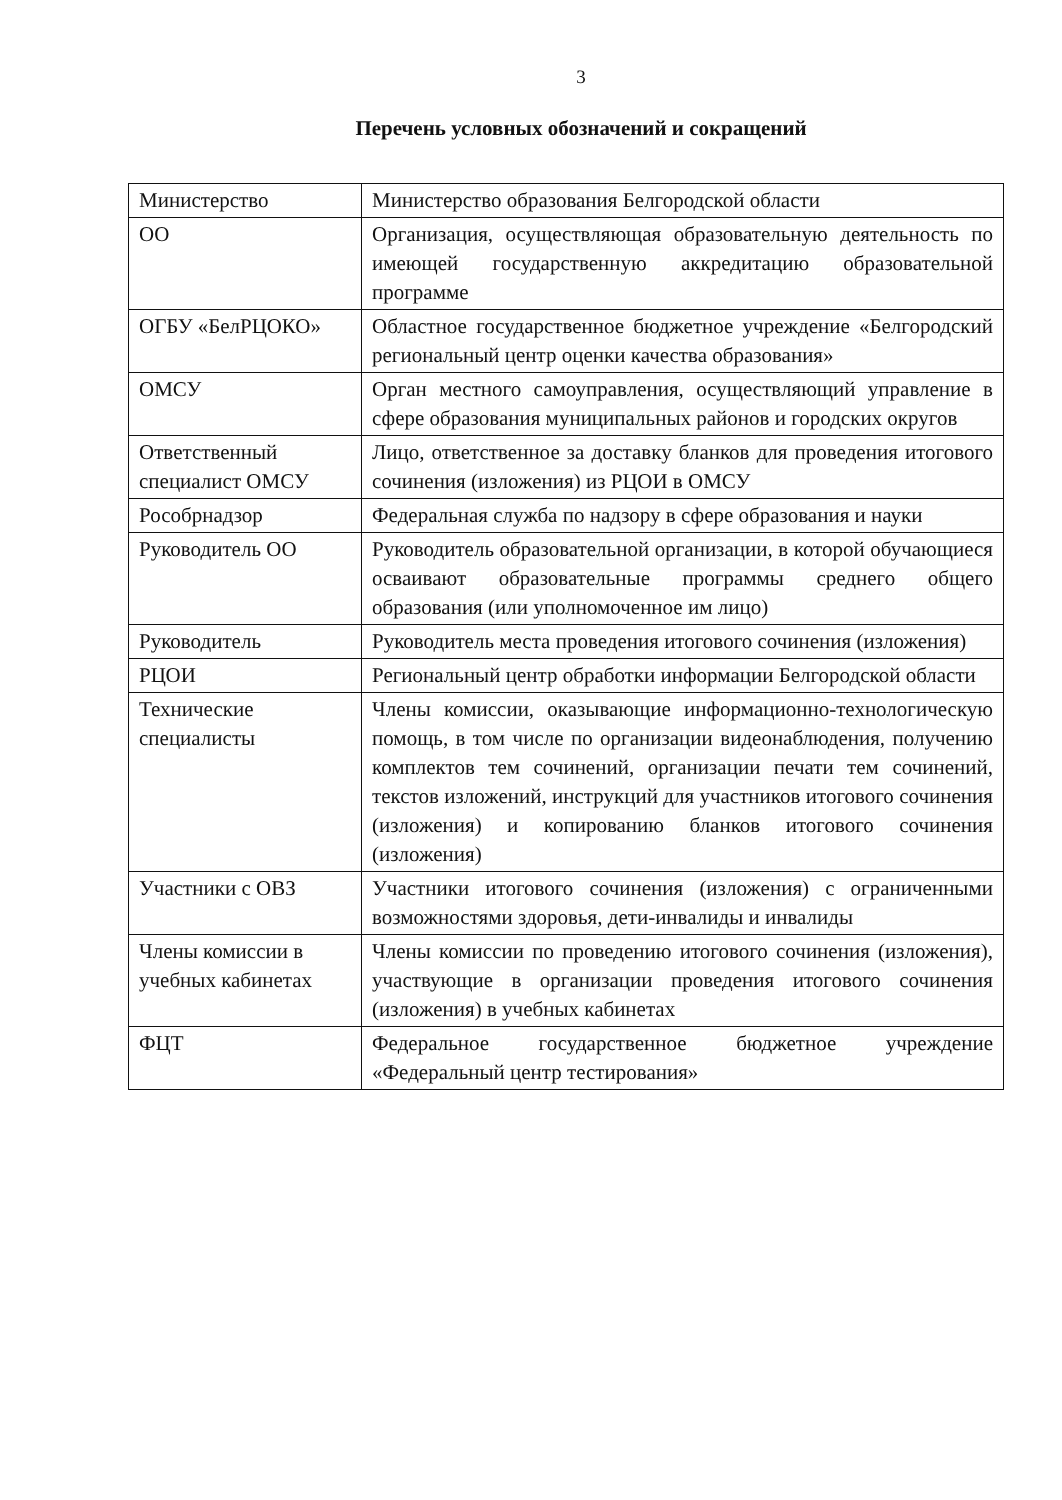3
Перечень условных обозначений и сокращений
| Министерство | Министерство образования Белгородской области |
| ОО | Организация, осуществляющая образовательную деятельность по имеющей государственную аккредитацию образовательной программе |
| ОГБУ «БелРЦОКО» | Областное государственное бюджетное учреждение «Белгородский региональный центр оценки качества образования» |
| ОМСУ | Орган местного самоуправления, осуществляющий управление в сфере образования муниципальных районов и городских округов |
| Ответственный специалист ОМСУ | Лицо, ответственное за доставку бланков для проведения итогового сочинения (изложения) из РЦОИ в ОМСУ |
| Рособрнадзор | Федеральная служба по надзору в сфере образования и науки |
| Руководитель ОО | Руководитель образовательной организации, в которой обучающиеся осваивают образовательные программы среднего общего образования (или уполномоченное им лицо) |
| Руководитель | Руководитель места проведения итогового сочинения (изложения) |
| РЦОИ | Региональный центр обработки информации Белгородской области |
| Технические специалисты | Члены комиссии, оказывающие информационно-технологическую помощь, в том числе по организации видеонаблюдения, получению комплектов тем сочинений, организации печати тем сочинений, текстов изложений, инструкций для участников итогового сочинения (изложения) и копированию бланков итогового сочинения (изложения) |
| Участники с ОВЗ | Участники итогового сочинения (изложения) с ограниченными возможностями здоровья, дети-инвалиды и инвалиды |
| Члены комиссии в учебных кабинетах | Члены комиссии по проведению итогового сочинения (изложения), участвующие в организации проведения итогового сочинения (изложения) в учебных кабинетах |
| ФЦТ | Федеральное государственное бюджетное учреждение «Федеральный центр тестирования» |